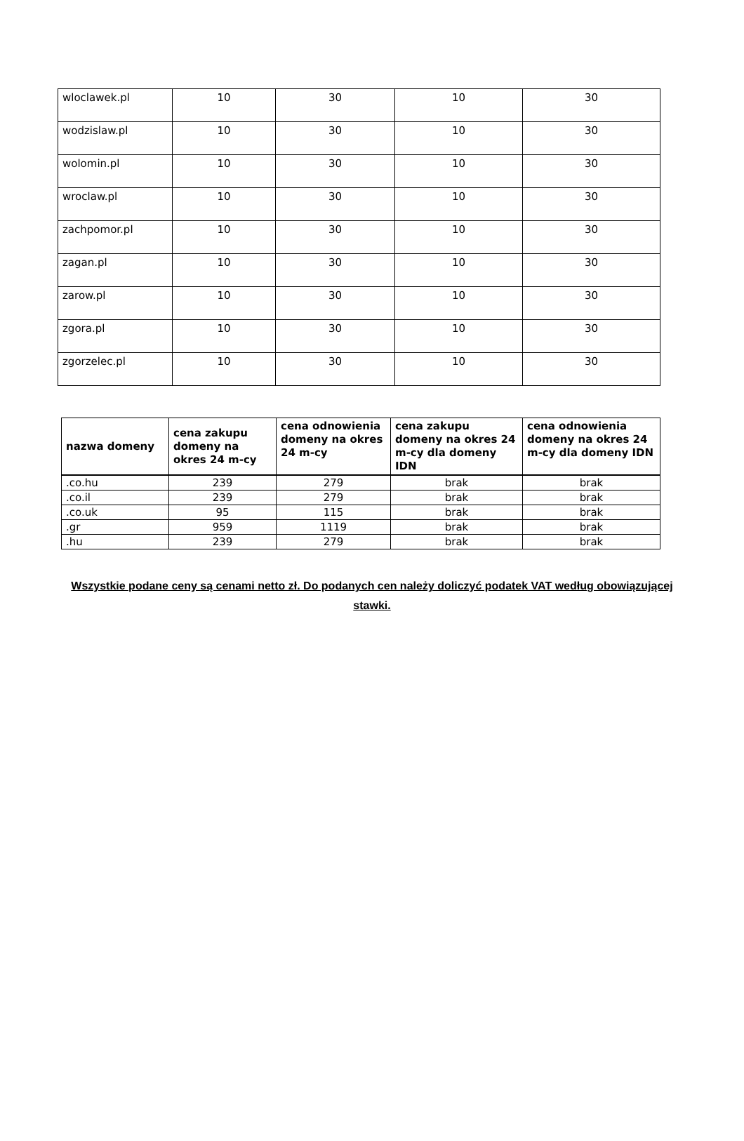| wloclawek.pl | 10 | 30 | 10 | 30 |
| wodzislaw.pl | 10 | 30 | 10 | 30 |
| wolomin.pl | 10 | 30 | 10 | 30 |
| wroclaw.pl | 10 | 30 | 10 | 30 |
| zachpomor.pl | 10 | 30 | 10 | 30 |
| zagan.pl | 10 | 30 | 10 | 30 |
| zarow.pl | 10 | 30 | 10 | 30 |
| zgora.pl | 10 | 30 | 10 | 30 |
| zgorzelec.pl | 10 | 30 | 10 | 30 |
| nazwa domeny | cena zakupu domeny na okres 24 m-cy | cena odnowienia domeny na okres 24 m-cy | cena zakupu domeny na okres 24 m-cy dla domeny IDN | cena odnowienia domeny na okres 24 m-cy dla domeny IDN |
| --- | --- | --- | --- | --- |
| .co.hu | 239 | 279 | brak | brak |
| .co.il | 239 | 279 | brak | brak |
| .co.uk | 95 | 115 | brak | brak |
| .gr | 959 | 1119 | brak | brak |
| .hu | 239 | 279 | brak | brak |
Wszystkie podane ceny są cenami netto zł. Do podanych cen należy doliczyć podatek VAT według obowiązującej stawki.